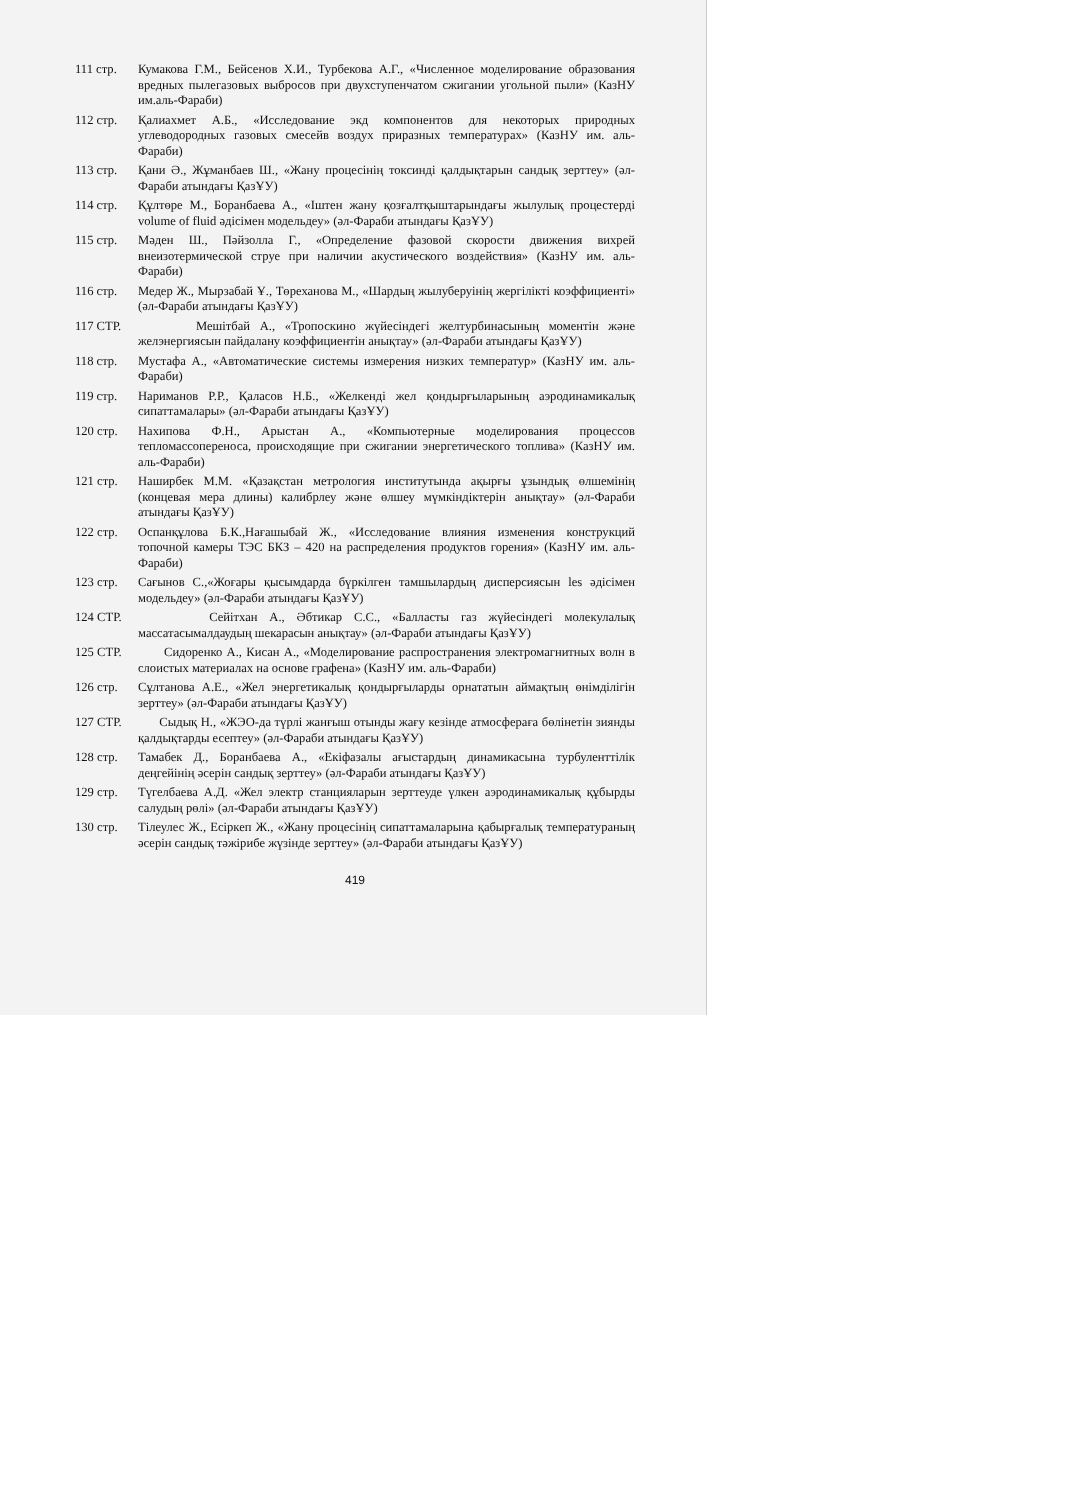111 стр. Кумакова Г.М., Бейсенов Х.И., Турбекова А.Г., «Численное моделирование образования вредных пылегазовых выбросов при двухступенчатом сжигании угольной пыли» (КазНУ им.аль-Фараби)
112 стр. Қалиахмет А.Б., «Исследование экд компонентов для некоторых природных углеводородных газовых смесейв воздух приразных температурах» (КазНУ им. аль-Фараби)
113 стр. Қани Ә., Жұманбаев Ш., «Жану процесінің токсинді қалдықтарын сандық зерттеу» (әл-Фараби атындағы ҚазҰУ)
114 стр. Құлтөре М., Боранбаева А., «Іштен жану қозғалтқыштарындағы жылулық процестерді volume of fluid әдісімен модельдеу» (әл-Фараби атындағы ҚазҰУ)
115 стр. Мәден Ш., Пәйзолла Г., «Определение фазовой скорости движения вихрей внеизотермической струе при наличии акустического воздействия» (КазНУ им. аль-Фараби)
116 стр. Медер Ж., Мырзабай Ұ., Төреханова М., «Шардың жылуберуінің жергілікті коэффициенті» (әл-Фараби атындағы ҚазҰУ)
117 СТР. Мешітбай А., «Тропоскино жүйесіндегі желтурбинасының моментін және желэнергиясын пайдалану коэффициентін анықтау» (әл-Фараби атындағы ҚазҰУ)
118 стр. Мустафа А., «Автоматические системы измерения низких температур» (КазНУ им. аль-Фараби)
119 стр. Нариманов Р.Р., Қаласов Н.Б., «Желкенді жел қондырғыларының аэродинамикалық сипаттамалары» (әл-Фараби атындағы ҚазҰУ)
120 стр. Нахипова Ф.Н., Арыстан А., «Компьютерные моделирования процессов тепломассопереноса, происходящие при сжигании энергетического топлива» (КазНУ им. аль-Фараби)
121 стр. Наширбек М.М. «Қазақстан метрология институтында ақырғы ұзындық өлшемінің (концевая мера длины) калибрлеу және өлшеу мүмкіндіктерін анықтау» (әл-Фараби атындағы ҚазҰУ)
122 стр. Оспанқұлова Б.К.,Нағашыбай Ж., «Исследование влияния изменения конструкций топочной камеры ТЭС БКЗ – 420 на распределения продуктов горения» (КазНУ им. аль-Фараби)
123 стр. Сағынов С.,«Жоғары қысымдарда бүркілген тамшылардың дисперсиясын les әдісімен модельдеу» (әл-Фараби атындағы ҚазҰУ)
124 СТР. Сейітхан А., Әбтикар С.С., «Балласты газ жүйесіндегі молекулалық массатасымалдаудың шекарасын анықтау» (әл-Фараби атындағы ҚазҰУ)
125 СТР. Сидоренко А., Кисан А., «Моделирование распространения электромагнитных волн в слоистых материалах на основе графена» (КазНУ им. аль-Фараби)
126 стр. Сұлтанова А.Е., «Жел энергетикалық қондырғыларды орнататын аймақтың өнімділігін зерттеу» (әл-Фараби атындағы ҚазҰУ)
127 СТР. Сыдық Н., «ЖЭО-да түрлі жанғыш отынды жағу кезінде атмосфераға бөлінетін зиянды қалдықтарды есептеу» (әл-Фараби атындағы ҚазҰУ)
128 стр. Тамабек Д., Боранбаева А., «Екіфазалы ағыстардың динамикасына турбуленттілік деңгейінің әсерін сандық зерттеу» (әл-Фараби атындағы ҚазҰУ)
129 стр. Түгелбаева А.Д. «Жел электр станцияларын зерттеуде үлкен аэродинамикалық құбырды салудың рөлі» (әл-Фараби атындағы ҚазҰУ)
130 стр. Тілеулес Ж., Есіркеп Ж., «Жану процесінің сипаттамаларына қабырғалық температураның әсерін сандық тәжірибе жүзінде зерттеу» (әл-Фараби атындағы ҚазҰУ)
419